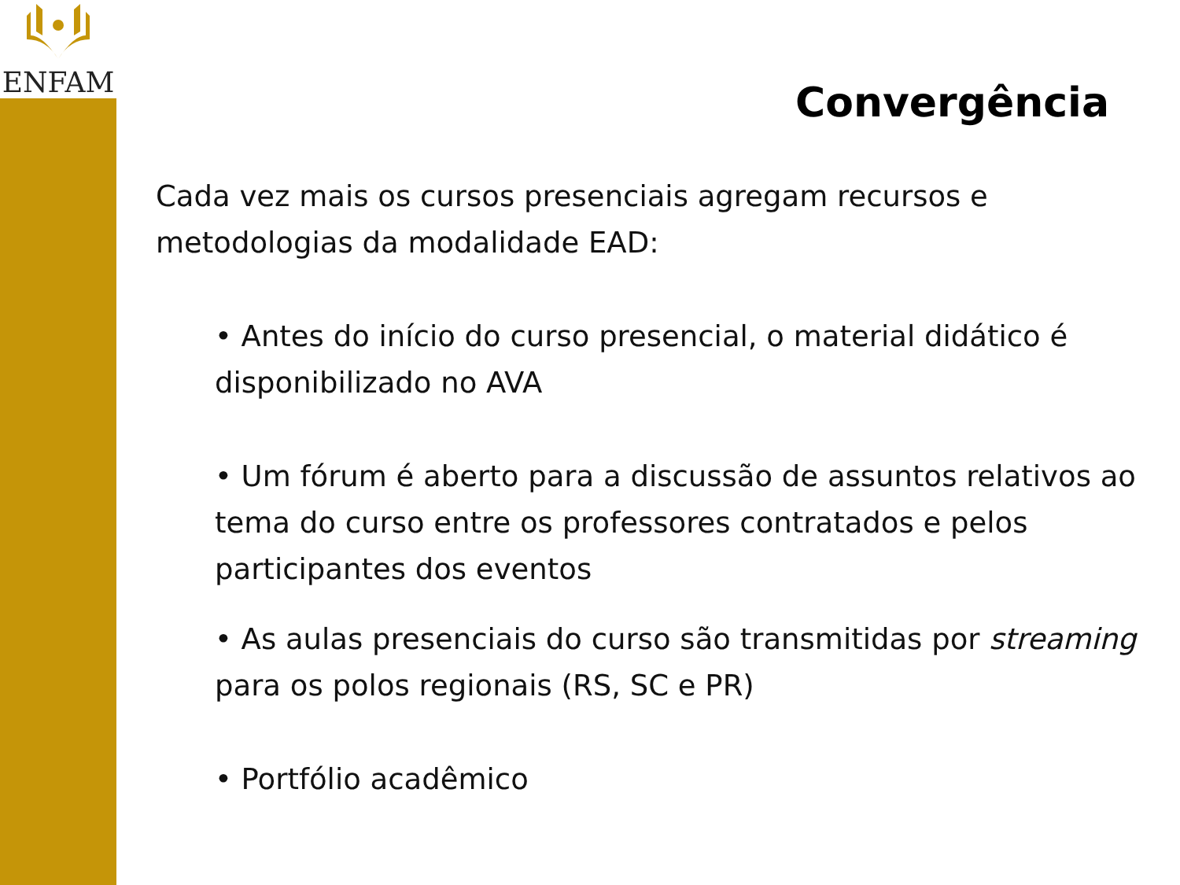ENFAM
Convergência
Cada vez mais os cursos presenciais agregam recursos e metodologias da modalidade EAD:
• Antes do início do curso presencial, o material didático é disponibilizado no AVA
• Um fórum é aberto para a discussão de assuntos relativos ao tema do curso entre os professores contratados e pelos participantes dos eventos
• As aulas presenciais do curso são transmitidas por streaming para os polos regionais (RS, SC e PR)
• Portfólio acadêmico